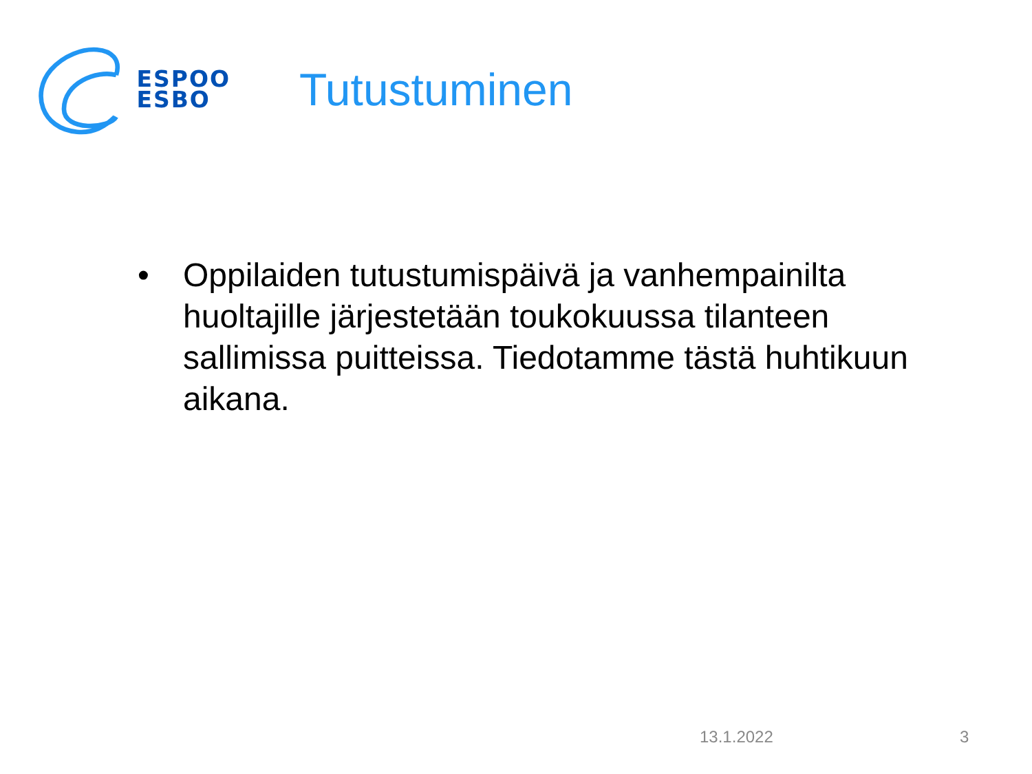ESPOO
ESBO
Tutustuminen
• Oppilaiden tutustumispäivä ja vanhempainilta huoltajille järjestetään toukokuussa tilanteen sallimissa puitteissa. Tiedotamme tästä huhtikuun aikana.
13.1.2022 3